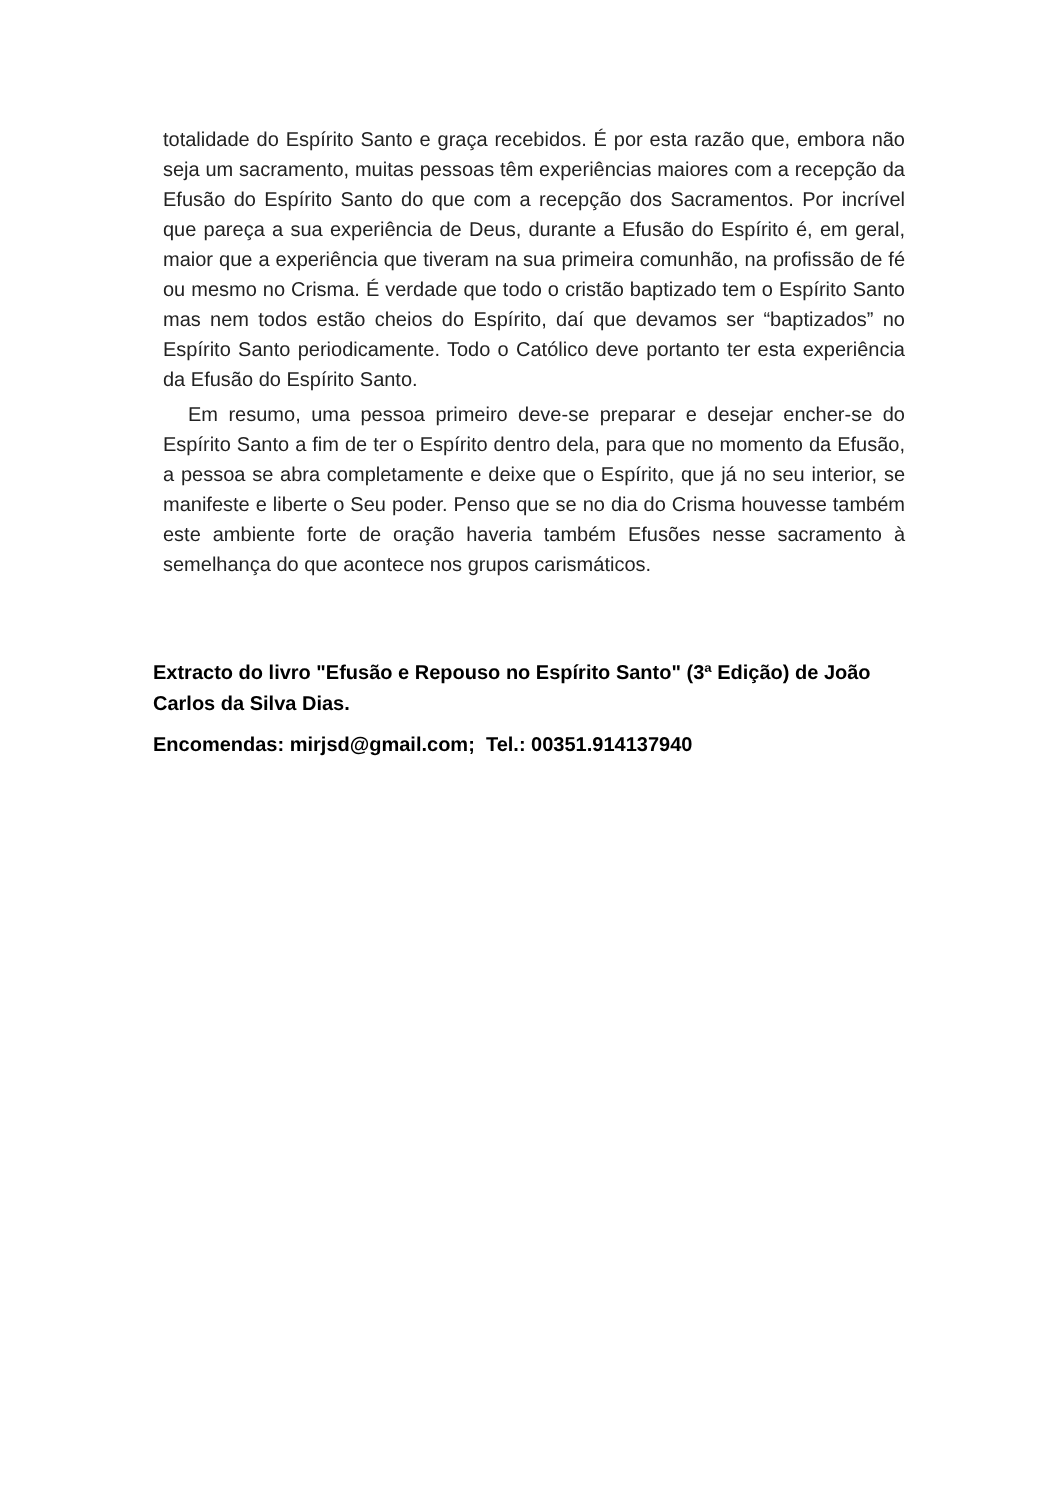totalidade do Espírito Santo e graça recebidos. É por esta razão que, embora não seja um sacramento, muitas pessoas têm experiências maiores com a recepção da Efusão do Espírito Santo do que com a recepção dos Sacramentos. Por incrível que pareça a sua experiência de Deus, durante a Efusão do Espírito é, em geral, maior que a experiência que tiveram na sua primeira comunhão, na profissão de fé ou mesmo no Crisma. É verdade que todo o cristão baptizado tem o Espírito Santo mas nem todos estão cheios do Espírito, daí que devamos ser “baptizados” no Espírito Santo periodicamente. Todo o Católico deve portanto ter esta experiência da Efusão do Espírito Santo.
Em resumo, uma pessoa primeiro deve-se preparar e desejar encher-se do Espírito Santo a fim de ter o Espírito dentro dela, para que no momento da Efusão, a pessoa se abra completamente e deixe que o Espírito, que já no seu interior, se manifeste e liberte o Seu poder. Penso que se no dia do Crisma houvesse também este ambiente forte de oração haveria também Efusões nesse sacramento à semelhança do que acontece nos grupos carismáticos.
Extracto do livro "Efusão e Repouso no Espírito Santo" (3ª Edição) de João Carlos da Silva Dias.
Encomendas: mirjsd@gmail.com; Tel.: 00351.914137940